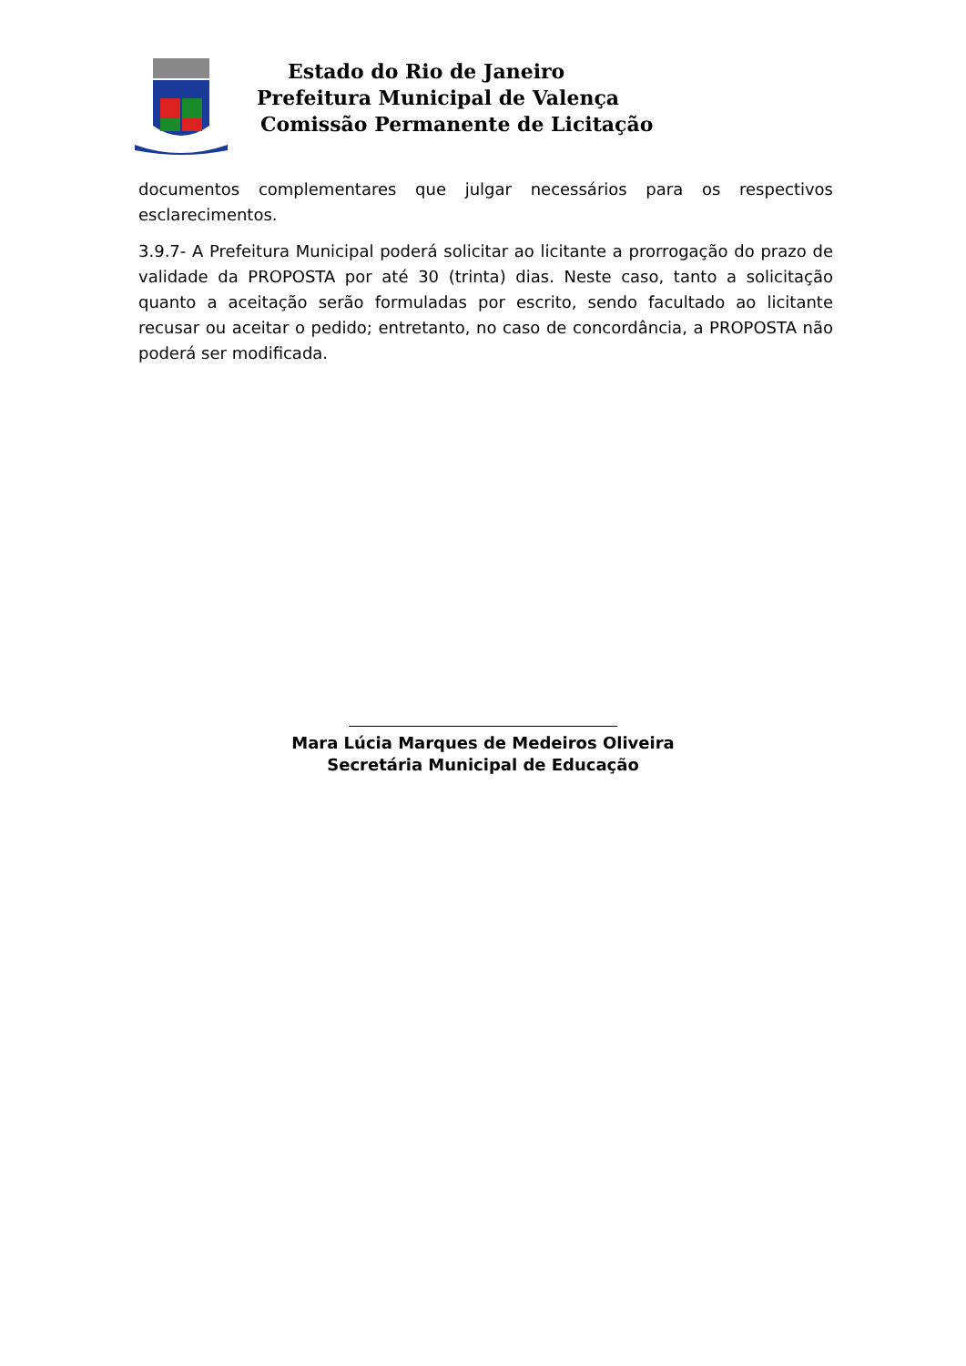Estado do Rio de Janeiro
Prefeitura Municipal de Valença
Comissão Permanente de Licitação
documentos complementares que julgar necessários para os respectivos esclarecimentos.
3.9.7- A Prefeitura Municipal poderá solicitar ao licitante a prorrogação do prazo de validade da PROPOSTA por até 30 (trinta) dias. Neste caso, tanto a solicitação quanto a aceitação serão formuladas por escrito, sendo facultado ao licitante recusar ou aceitar o pedido; entretanto, no caso de concordância, a PROPOSTA não poderá ser modificada.
Mara Lúcia Marques de Medeiros Oliveira
Secretária Municipal de Educação